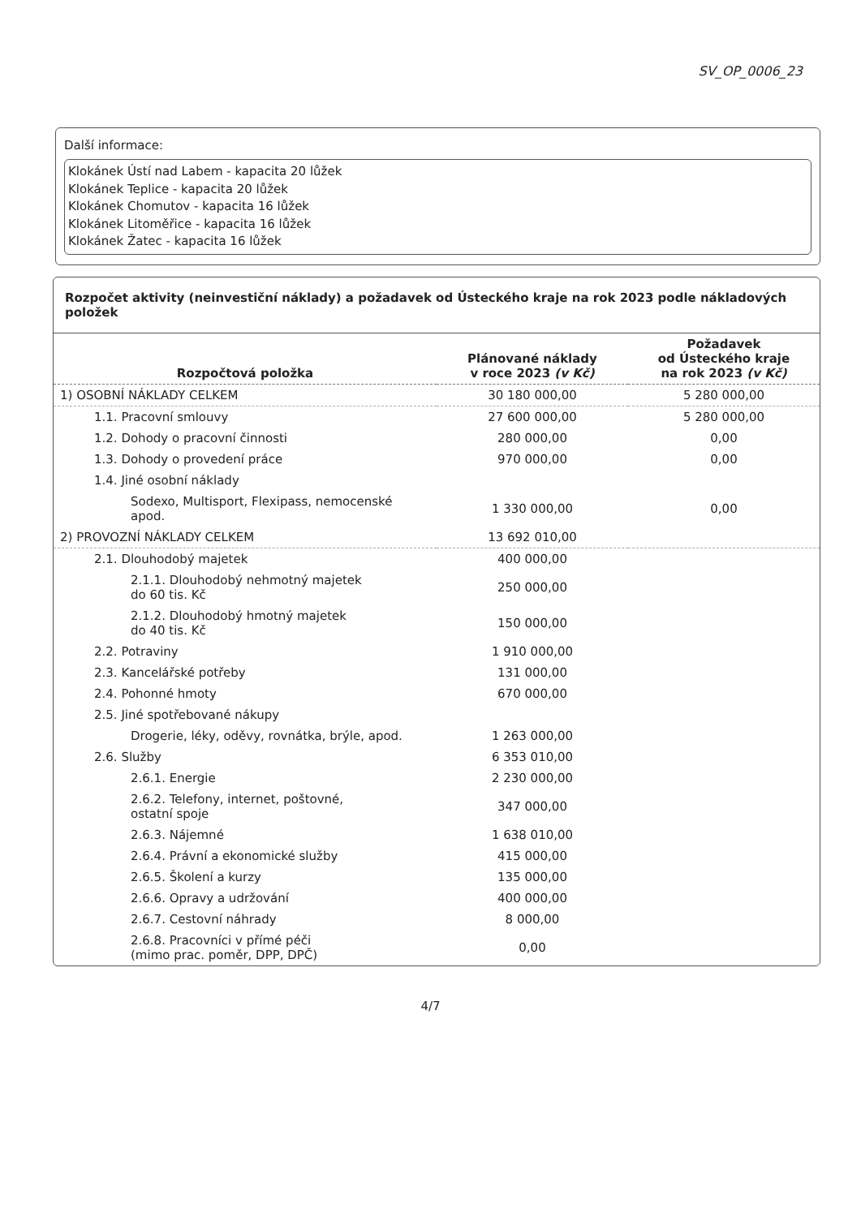SV_OP_0006_23
Další informace:
Klokánek Ústí nad Labem - kapacita 20 lůžek
Klokánek Teplice - kapacita 20 lůžek
Klokánek Chomutov - kapacita 16 lůžek
Klokánek Litoměřice - kapacita 16 lůžek
Klokánek Žatec - kapacita 16 lůžek
Rozpočet aktivity (neinvestiční náklady) a požadavek od Ústeckého kraje na rok 2023 podle nákladových položek
| Rozpočtová položka | Plánované náklady v roce 2023 (v Kč) | Požadavek od Ústeckého kraje na rok 2023 (v Kč) |
| --- | --- | --- |
| 1) OSOBNÍ NÁKLADY CELKEM | 30 180 000,00 | 5 280 000,00 |
| 1.1. Pracovní smlouvy | 27 600 000,00 | 5 280 000,00 |
| 1.2. Dohody o pracovní činnosti | 280 000,00 | 0,00 |
| 1.3. Dohody o provedení práce | 970 000,00 | 0,00 |
| 1.4. Jiné osobní náklady | | |
| Sodexo, Multisport, Flexipass, nemocenské apod. | 1 330 000,00 | 0,00 |
| 2) PROVOZNÍ NÁKLADY CELKEM | 13 692 010,00 | |
| 2.1. Dlouhodobý majetek | 400 000,00 | |
| 2.1.1. Dlouhodobý nehmotný majetek do 60 tis. Kč | 250 000,00 | |
| 2.1.2. Dlouhodobý hmotný majetek do 40 tis. Kč | 150 000,00 | |
| 2.2. Potraviny | 1 910 000,00 | |
| 2.3. Kancelářské potřeby | 131 000,00 | |
| 2.4. Pohonné hmoty | 670 000,00 | |
| 2.5. Jiné spotřebované nákupy | | |
| Drogerie, léky, oděvy, rovnátka, brýle, apod. | 1 263 000,00 | |
| 2.6. Služby | 6 353 010,00 | |
| 2.6.1. Energie | 2 230 000,00 | |
| 2.6.2. Telefony, internet, poštovné, ostatní spoje | 347 000,00 | |
| 2.6.3. Nájemné | 1 638 010,00 | |
| 2.6.4. Právní a ekonomické služby | 415 000,00 | |
| 2.6.5. Školení a kurzy | 135 000,00 | |
| 2.6.6. Opravy a udržování | 400 000,00 | |
| 2.6.7. Cestovní náhrady | 8 000,00 | |
| 2.6.8. Pracovníci v přímé péči (mimo prac. poměr, DPP, DPČ) | 0,00 | |
4/7